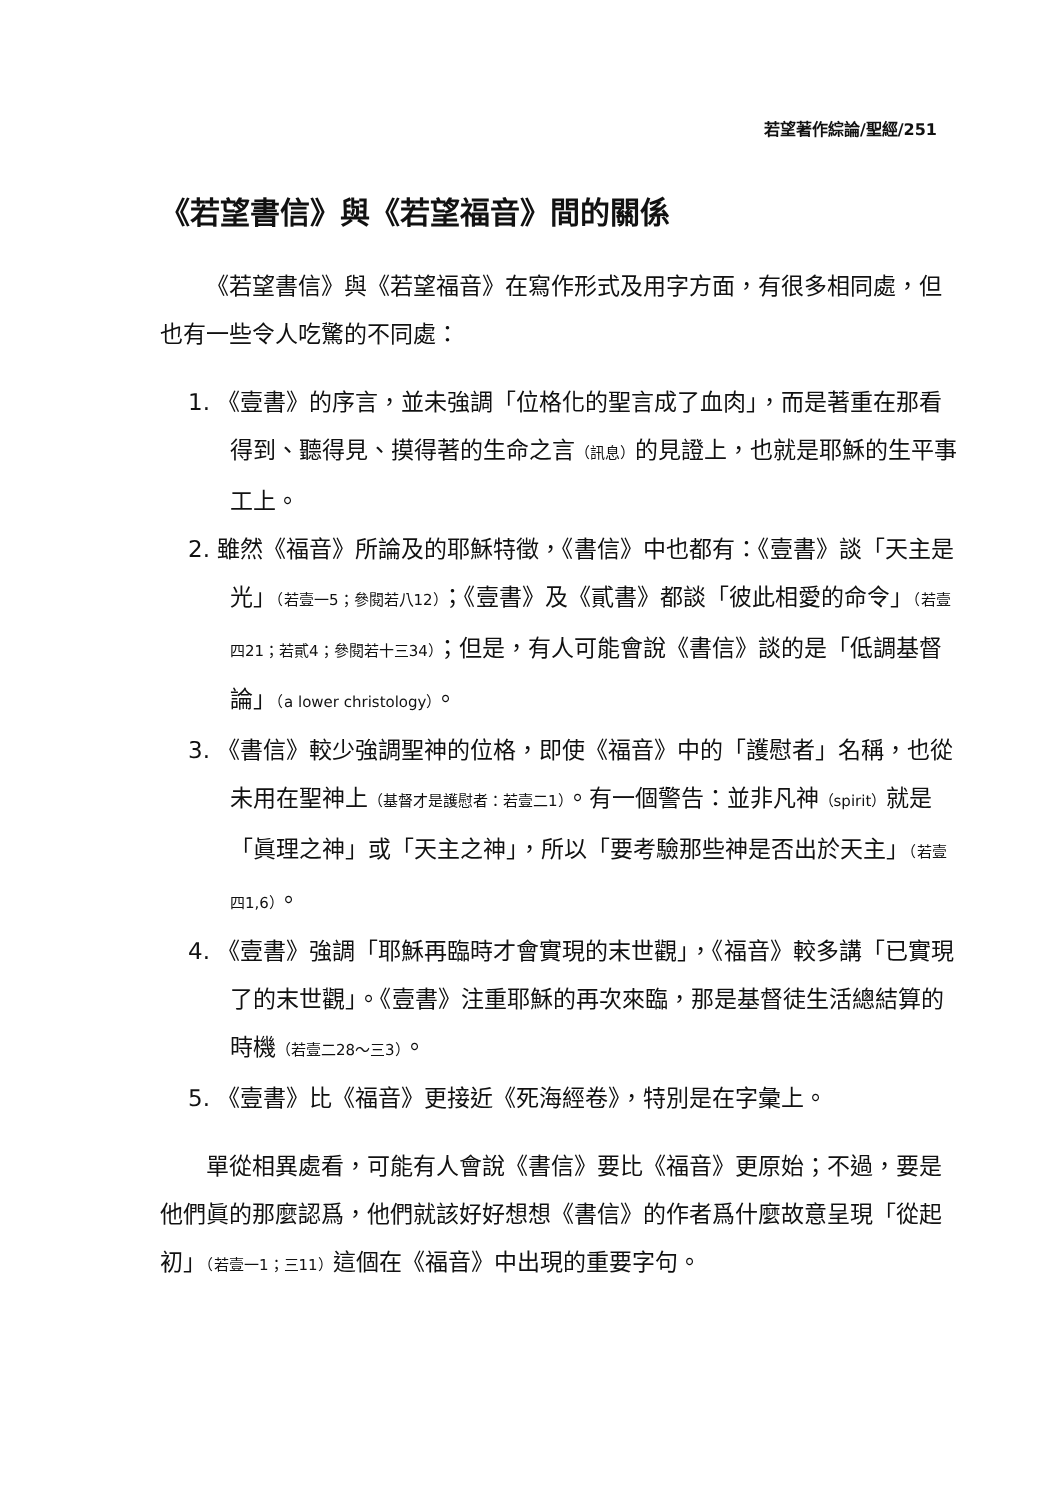若望著作綜論/聖經/251
《若望書信》與《若望福音》間的關係
《若望書信》與《若望福音》在寫作形式及用字方面，有很多相同處，但也有一些令人吃驚的不同處：
1. 《壹書》的序言，並未強調「位格化的聖言成了血肉」，而是著重在那看得到、聽得見、摸得著的生命之言（訊息）的見證上，也就是耶穌的生平事工上。
2. 雖然《福音》所論及的耶穌特徵，《書信》中也都有：《壹書》談「天主是光」（若壹一5；參閱若八12）；《壹書》及《貳書》都談「彼此相愛的命令」（若壹四21；若貳4；參閱若十三34）；但是，有人可能會說《書信》談的是「低調基督論」（a lower christology）。
3. 《書信》較少強調聖神的位格，即使《福音》中的「護慰者」名稱，也從未用在聖神上（基督才是護慰者：若壹二1）。有一個警告：並非凡神（spirit）就是「眞理之神」或「天主之神」，所以「要考驗那些神是否出於天主」（若壹四1,6）。
4. 《壹書》強調「耶穌再臨時才會實現的末世觀」，《福音》較多講「已實現了的末世觀」。《壹書》注重耶穌的再次來臨，那是基督徒生活總結算的時機（若壹二28～三3）。
5. 《壹書》比《福音》更接近《死海經卷》，特別是在字彙上。
單從相異處看，可能有人會說《書信》要比《福音》更原始；不過，要是他們眞的那麼認爲，他們就該好好想想《書信》的作者爲什麼故意呈現「從起初」（若壹一1；三11）這個在《福音》中出現的重要字句。